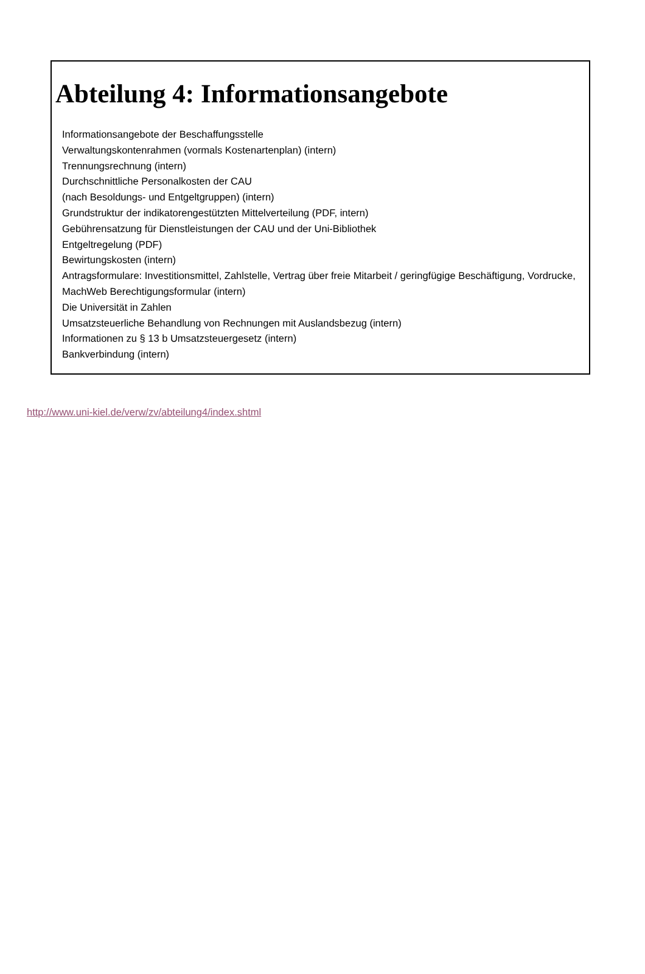Abteilung 4: Informationsangebote
Informationsangebote der Beschaffungsstelle
Verwaltungskontenrahmen (vormals Kostenartenplan) (intern)
Trennungsrechnung (intern)
Durchschnittliche Personalkosten der CAU
(nach Besoldungs- und Entgeltgruppen) (intern)
Grundstruktur der indikatorengestützten Mittelverteilung (PDF, intern)
Gebührensatzung für Dienstleistungen der CAU und der Uni-Bibliothek
Entgeltregelung (PDF)
Bewirtungskosten (intern)
Antragsformulare: Investitionsmittel, Zahlstelle, Vertrag über freie Mitarbeit / geringfügige Beschäftigung, Vordrucke, MachWeb Berechtigungsformular (intern)
Die Universität in Zahlen
Umsatzsteuerliche Behandlung von Rechnungen mit Auslandsbezug (intern)
Informationen zu § 13 b Umsatzsteuergesetz (intern)
Bankverbindung (intern)
http://www.uni-kiel.de/verw/zv/abteilung4/index.shtml